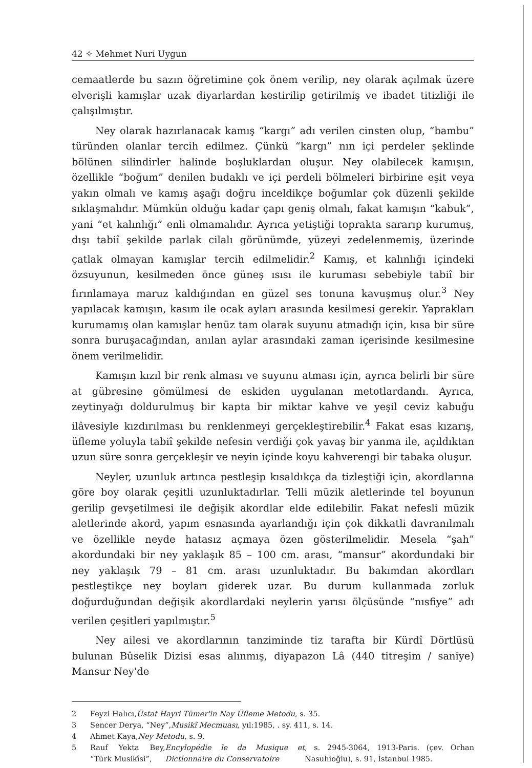42 ✧ Mehmet Nuri Uygun
cemaatlerde bu sazın öğretimine çok önem verilip, ney olarak açılmak üzere elverişli kamışlar uzak diyarlardan kestirilip getirilmiş ve ibadet titizliği ile çalışılmıştır.
Ney olarak hazırlanacak kamış “kargı” adı verilen cinsten olup, “bambu” türünden olanlar tercih edilmez. Çünkü “kargı” nın içi perdeler şeklinde bölünen silindirler halinde boşluklardan oluşur. Ney olabilecek kamışın, özellikle “boğum” denilen budaklı ve içi perdeli bölmeleri birbirine eşit veya yakın olmalı ve kamış aşağı doğru inceldikçe boğumlar çok düzenli şekilde sıklaşmalıdır. Mümkün olduğu kadar çapı geniş olmalı, fakat kamışın “kabuk”, yani “et kalınlığı” enli olmamalıdır. Ayrıca yetiştiği toprakta sararıp kurumuş, dışı tabiî şekilde parlak cilalı görünümde, yüzeyi zedelenmemiş, üzerinde çatlak olmayan kamışlar tercih edilmelidir.<sup>2</sup> Kamış, et kalınlığı içindeki özsuyunun, kesilmeden önce güneş ısısı ile kuruması sebebiyle tabiî bir fırınlamaya maruz kaldığından en güzel ses tonuna kavuşmuş olur.<sup>3</sup> Ney yapılacak kamışın, kasım ile ocak ayları arasında kesilmesi gerekir. Yaprakları kurumamış olan kamışlar henüz tam olarak suyunu atmadığı için, kısa bir süre sonra buruşacağından, anılan aylar arasındaki zaman içerisinde kesilmesine önem verilmelidir.
Kamışın kızıl bir renk alması ve suyunu atması için, ayrıca belirli bir süre at gübresine gömülmesi de eskiden uygulanan metotlardandı. Ayrıca, zeytinyağı doldurulmuş bir kapta bir miktar kahve ve yeşil ceviz kabuğu ilâvesiyle kızdırılması bu renklenmeyi gerçekleştirebilir.<sup>4</sup> Fakat esas kızarış, üfleme yoluyla tabiî şekilde nefesin verdiği çok yavaş bir yanma ile, açıldıktan uzun süre sonra gerçekleşir ve neyin içinde koyu kahverengi bir tabaka oluşur.
Neyler, uzunluk artınca pestleşip kısaldıkça da tizleştiği için, akordlarına göre boy olarak çeşitli uzunluktadırlar. Telli müzik aletlerinde tel boyunun gerilip gevşetilmesi ile değişik akordlar elde edilebilir. Fakat nefesli müzik aletlerinde akord, yapım esnasında ayarlandığı için çok dikkatli davranılmalı ve özellikle neyde hatasız açmaya özen gösterilmelidir. Mesela “şah” akordundaki bir ney yaklaşık 85 – 100 cm. arası, “mansur” akordundaki bir ney yaklaşık 79 – 81 cm. arası uzunluktadır. Bu bakımdan akordları pestleştikçe ney boyları giderek uzar. Bu durum kullanmada zorluk doğurduğundan değişik akordlardaki neylerin yarısı ölçüsünde “nısfiye” adı verilen çeşitleri yapılmıştır.<sup>5</sup>
Ney ailesi ve akordlarının tanziminde tiz tarafta bir Kürdî Dörtlüsü bulunan Bûselik Dizisi esas alınmış, diyapazon Lâ (440 titreşim / saniye) Mansur Ney'de
2 Feyzi Halıcı, Üstat Hayri Tümer'in Nay Üfleme Metodu, s. 35.
3 Sencer Derya, “Ney”, Musikî Mecmuası, yıl:1985, . sy. 411, s. 14.
4 Ahmet Kaya, Ney Metodu, s. 9.
5 Rauf Yekta Bey, “Türk Musikîsi”, Encylopédie le da Musique et Dictionnaire du Conservatoire, s. 2945-3064, 1913-Paris. (çev. Orhan Nasuhioğlu), s. 91, İstanbul 1985.